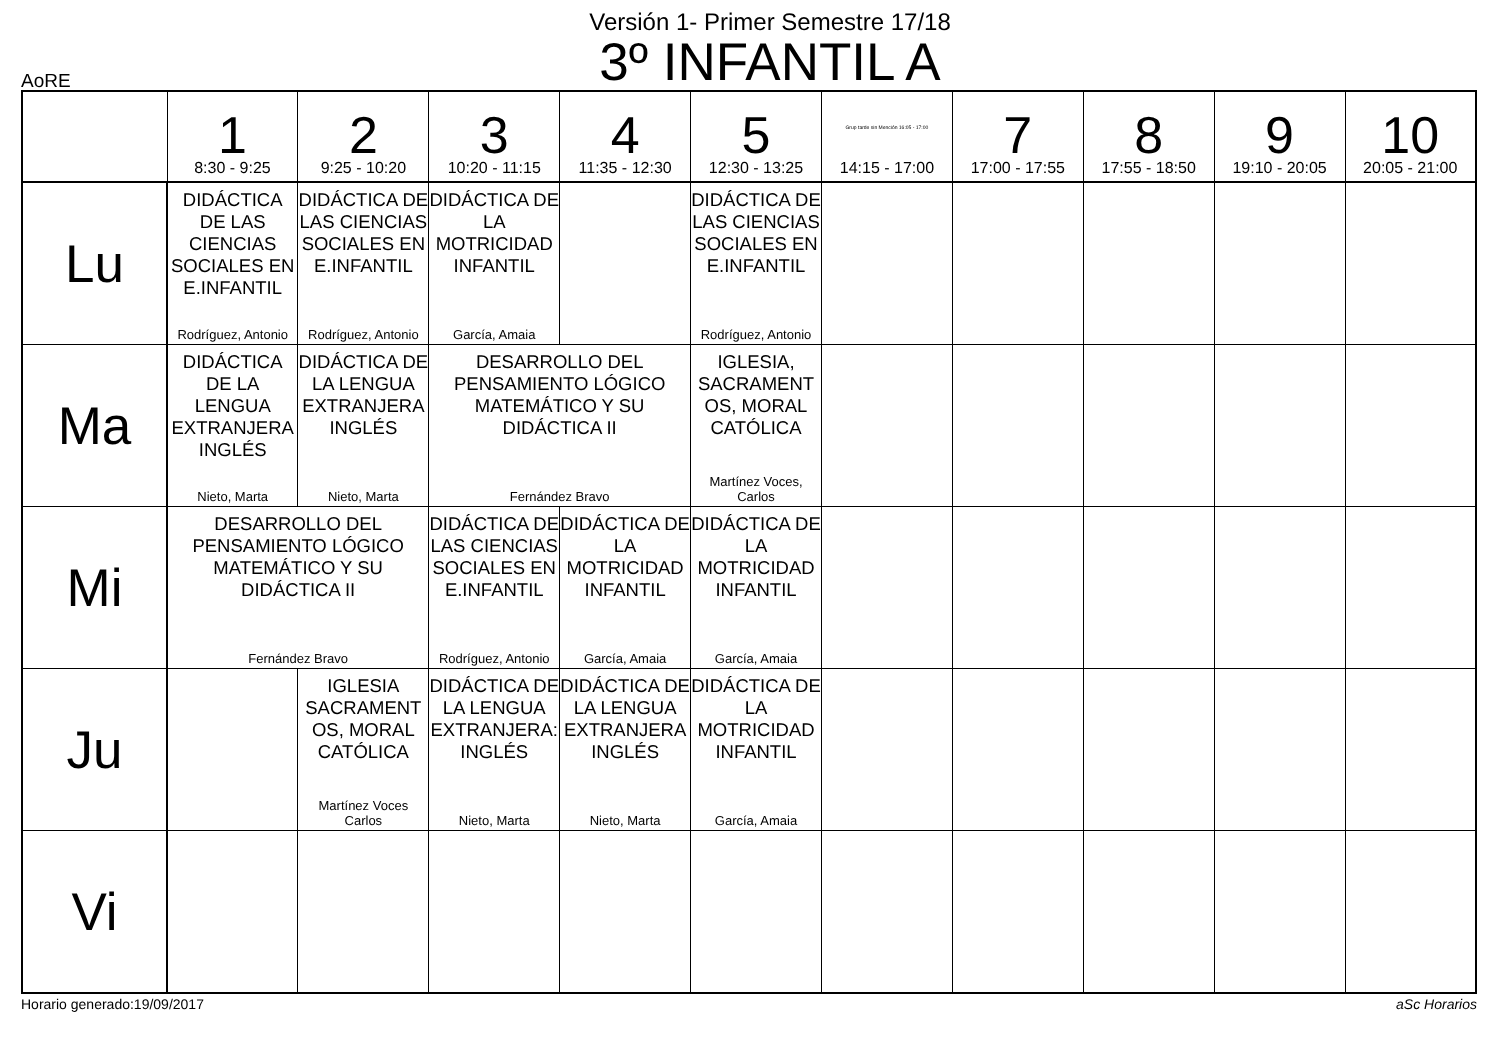Versión 1- Primer Semestre 17/18
3º INFANTIL A
AoRE
| | 1 8:30 - 9:25 | 2 9:25 - 10:20 | 3 10:20 - 11:15 | 4 11:35 - 12:30 | 5 12:30 - 13:25 | Grup tarde sin Mención 16:05 - 17:00 14:15 - 17:00 | 7 17:00 - 17:55 | 8 17:55 - 18:50 | 9 19:10 - 20:05 | 10 20:05 - 21:00 |
| Lu | DIDÁCTICA DE LAS CIENCIAS SOCIALES EN E.INFANTIL Rodríguez, Antonio | DIDÁCTICA DE LAS CIENCIAS SOCIALES EN E.INFANTIL Rodríguez, Antonio | DIDÁCTICA DE LA MOTRICIDAD INFANTIL García, Amaia | | DIDÁCTICA DE LAS CIENCIAS SOCIALES EN E.INFANTIL Rodríguez, Antonio | | | | | |
| Ma | DIDÁCTICA DE LA LENGUA EXTRANJERA INGLÉS Nieto, Marta | DIDÁCTICA DE LA LENGUA EXTRANJERA INGLÉS Nieto, Marta | DESARROLLO DEL PENSAMIENTO LÓGICO MATEMÁTICO Y SU DIDÁCTICA II Fernández Bravo | | IGLESIA, SACRAMENT OS, MORAL CATÓLICA Martínez Voces, Carlos | | | | | |
| Mi | DESARROLLO DEL PENSAMIENTO LÓGICO MATEMÁTICO Y SU DIDÁCTICA II Fernández Bravo | | DIDÁCTICA DE LAS CIENCIAS SOCIALES EN E.INFANTIL Rodríguez, Antonio | DIDÁCTICA DE LA MOTRICIDAD INFANTIL García, Amaia | DIDÁCTICA DE LA MOTRICIDAD INFANTIL García, Amaia | | | | | |
| Ju | | IGLESIA SACRAMENT OS, MORAL CATÓLICA Martínez Voces Carlos | DIDÁCTICA DE LA LENGUA EXTRANJERA: INGLÉS Nieto, Marta | DIDÁCTICA DE LA LENGUA EXTRANJERA INGLÉS Nieto, Marta | DIDÁCTICA DE LA MOTRICIDAD INFANTIL García, Amaia | | | | | |
| Vi | | | | | | | | | | |
Horario generado:19/09/2017 aSc Horarios